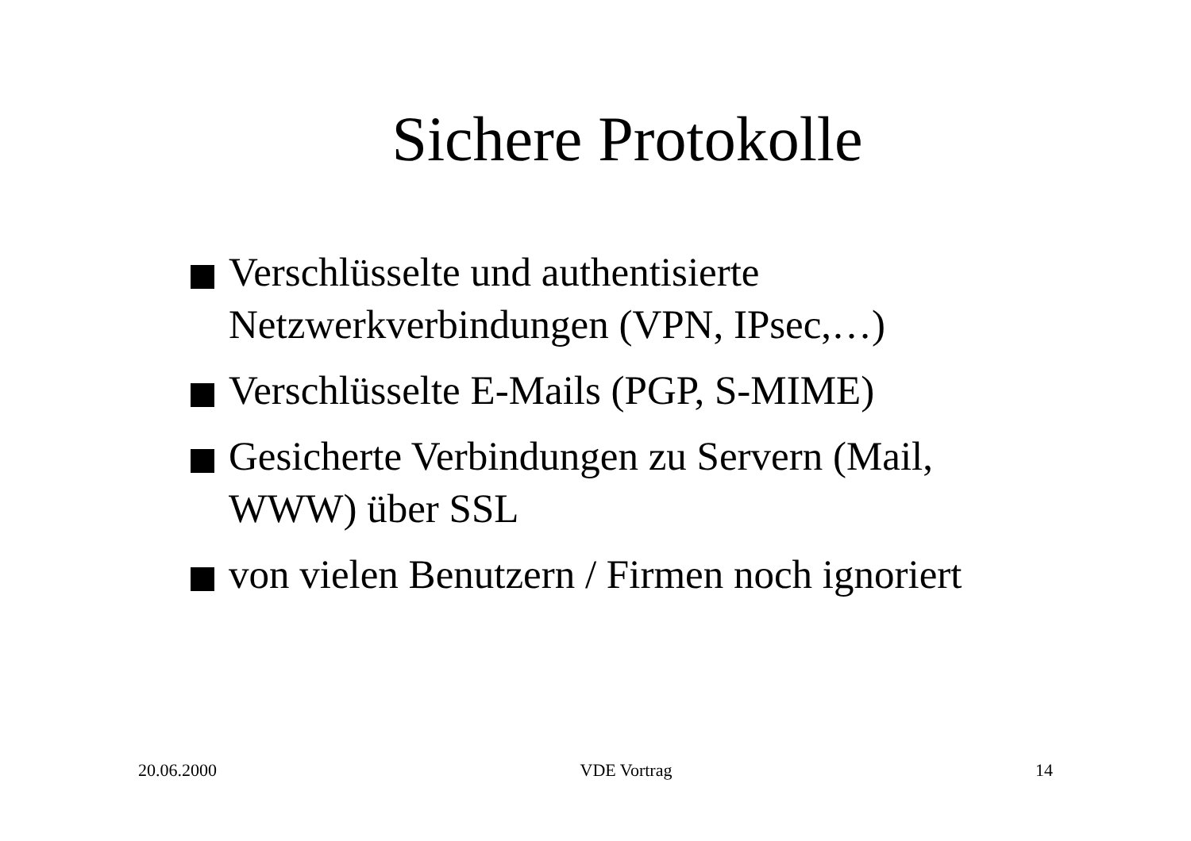Sichere Protokolle
Verschlüsselte und authentisierte Netzwerkverbindungen (VPN, IPsec,…)
Verschlüsselte E-Mails (PGP, S-MIME)
Gesicherte Verbindungen zu Servern (Mail, WWW) über SSL
von vielen Benutzern / Firmen noch ignoriert
20.06.2000 VDE Vortrag 14